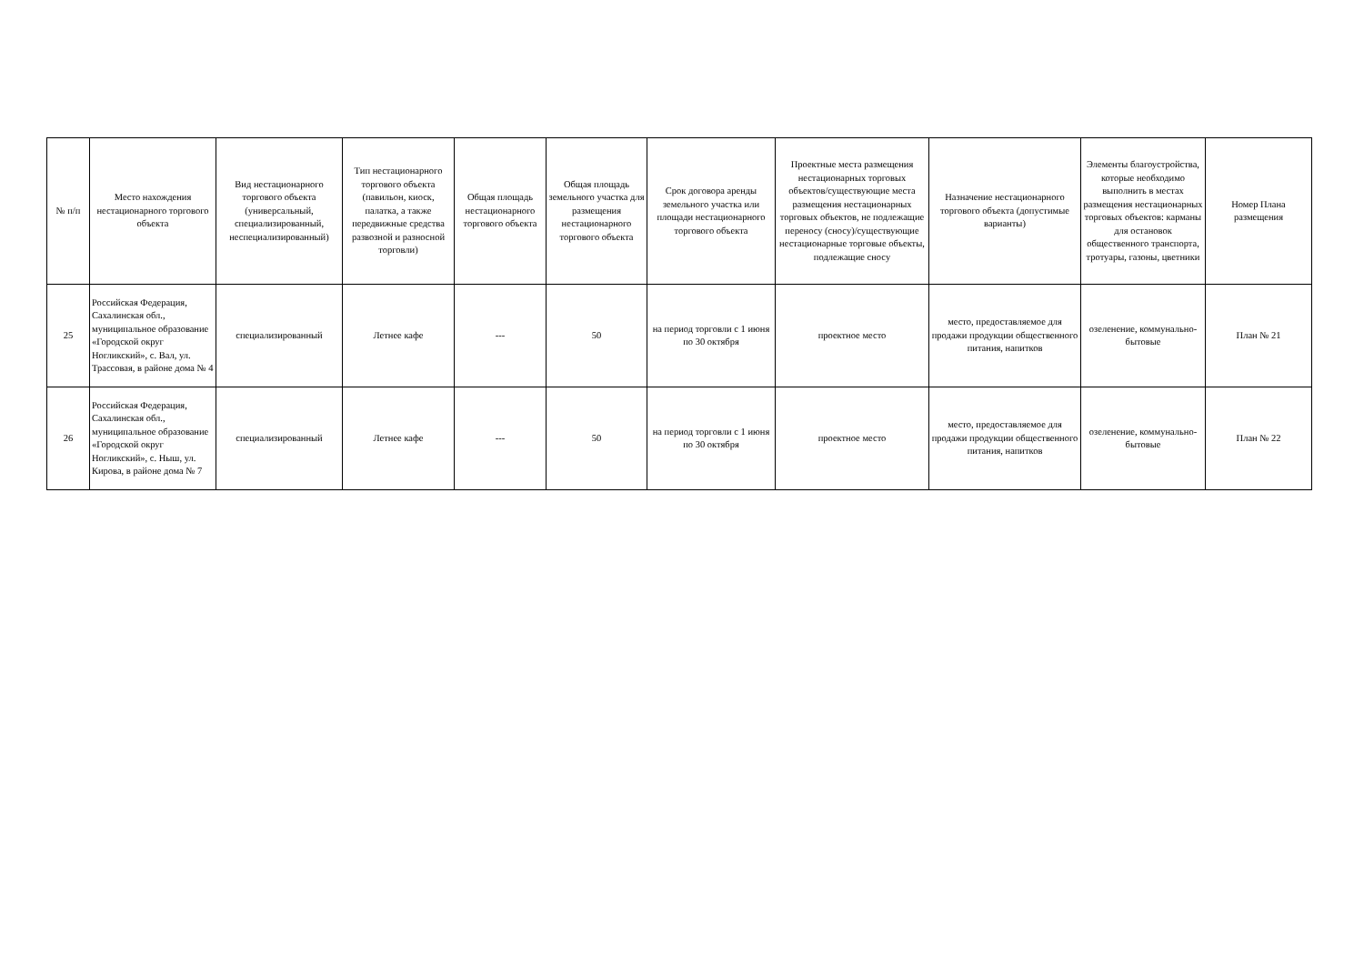| № п/п | Место нахождения нестационарного торгового объекта | Вид нестационарного торгового объекта (универсальный, специализированный, неспециализированный) | Тип нестационарного торгового объекта (павильон, киоск, палатка, а также передвижные средства развозной и разносной торговли) | Общая площадь нестационарного торгового объекта | Общая площадь земельного участка для размещения нестационарного торгового объекта | Срок договора аренды земельного участка или площади нестационарного торгового объекта | Проектные места размещения нестационарных торговых объектов/существующие места размещения нестационарных торговых объектов, не подлежащие переносу (сносу)/существующие нестационарные торговые объекты, подлежащие сносу | Назначение нестационарного торгового объекта (допустимые варианты) | Элементы благоустройства, которые необходимо выполнить в местах размещения нестационарных торговых объектов: карманы для остановок общественного транспорта, тротуары, газоны, цветники | Номер Плана размещения |
| --- | --- | --- | --- | --- | --- | --- | --- | --- | --- | --- |
| 25 | Российская Федерация, Сахалинская обл., муниципальное образование «Городской округ Ногликский», с. Вал, ул. Трассовая, в районе дома № 4 | специализированный | Летнее кафе | --- | 50 | на период торговли с 1 июня по 30 октября | проектное место | место, предоставляемое для продажи продукции общественного питания, напитков | озеленение, коммунально-бытовые | План № 21 |
| 26 | Российская Федерация, Сахалинская обл., муниципальное образование «Городской округ Ногликский», с. Ныш, ул. Кирова, в районе дома № 7 | специализированный | Летнее кафе | --- | 50 | на период торговли с 1 июня по 30 октября | проектное место | место, предоставляемое для продажи продукции общественного питания, напитков | озеленение, коммунально-бытовые | План № 22 |